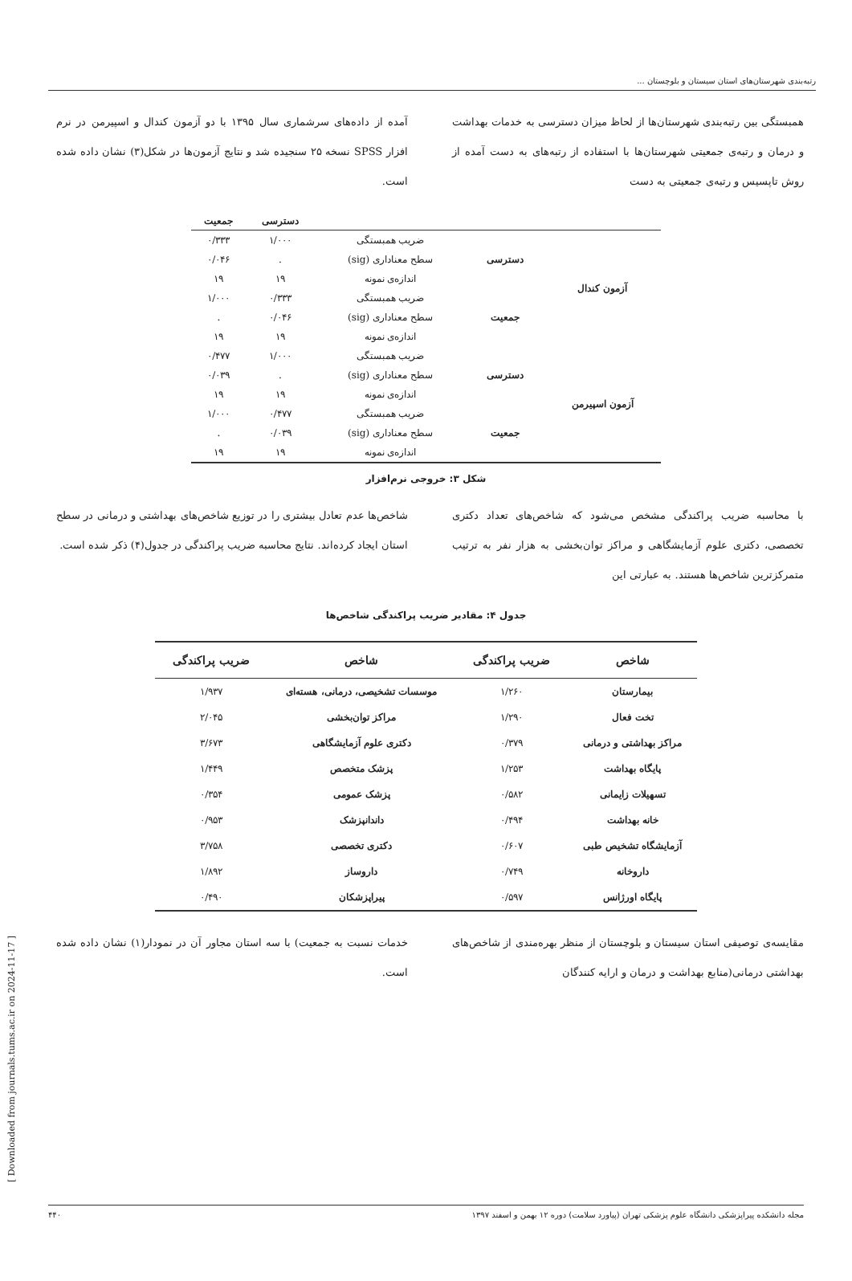رتبه‌بندی شهرستان‌های استان سیستان و بلوچستان ...
همبستگی بین رتبه‌بندی شهرستان‌ها از لحاظ میزان دسترسی به خدمات بهداشت و درمان و رتبه‌ی جمعیتی شهرستان‌ها با استفاده از رتبه‌های به دست آمده از روش تاپسیس و رتبه‌ی جمعیتی به دست
آمده از داده‌های سرشماری سال ۱۳۹۵ با دو آزمون کندال و اسپیرمن در نرم افزار SPSS نسخه ۲۵ سنجیده شد و نتایج آزمون‌ها در شکل(۳) نشان داده شده است.
| | | | دسترسی | جمعیت |
| --- | --- | --- | --- | --- |
| آزمون کندال | دسترسی | ضریب همبستگی | ۱/۰۰۰ | ۰/۳۳۳ |
| | | سطح معناداری (sig) | . | ۰/۰۴۶ |
| | | اندازه‌ی نمونه | ۱۹ | ۱۹ |
| | جمعیت | ضریب همبستگی | ۰/۳۳۳ | ۱/۰۰۰ |
| | | سطح معناداری (sig) | ۰/۰۴۶ | . |
| | | اندازه‌ی نمونه | ۱۹ | ۱۹ |
| آزمون اسپیرمن | دسترسی | ضریب همبستگی | ۱/۰۰۰ | ۰/۴۷۷ |
| | | سطح معناداری (sig) | . | ۰/۰۳۹ |
| | | اندازه‌ی نمونه | ۱۹ | ۱۹ |
| | جمعیت | ضریب همبستگی | ۰/۴۷۷ | ۱/۰۰۰ |
| | | سطح معناداری (sig) | ۰/۰۳۹ | . |
| | | اندازه‌ی نمونه | ۱۹ | ۱۹ |
شکل ۳: خروجی نرم‌افزار
با محاسبه ضریب پراکندگی مشخص می‌شود که شاخص‌های تعداد دکتری تخصصی، دکتری علوم آزمایشگاهی و مراکز توان‌بخشی به هزار نفر به ترتیب متمرکزترین شاخص‌ها هستند. به عبارتی این
شاخص‌ها عدم تعادل بیشتری را در توزیع شاخص‌های بهداشتی و درمانی در سطح استان ایجاد کرده‌اند. نتایج محاسبه ضریب پراکندگی در جدول(۴) ذکر شده است.
جدول ۴: مقادیر ضریب پراکندگی شاخص‌ها
| شاخص | ضریب پراکندگی | شاخص | ضریب پراکندگی |
| --- | --- | --- | --- |
| بیمارستان | ۱/۲۶۰ | موسسات تشخیصی، درمانی، هسته‌ای | ۱/۹۳۷ |
| تخت فعال | ۱/۲۹۰ | مراکز توان‌بخشی | ۲/۰۴۵ |
| مراکز بهداشتی و درمانی | ۰/۳۷۹ | دکتری علوم آزمایشگاهی | ۳/۶۷۳ |
| پایگاه بهداشت | ۱/۲۵۳ | پزشک متخصص | ۱/۴۴۹ |
| تسهیلات زایمانی | ۰/۵۸۲ | پزشک عمومی | ۰/۳۵۴ |
| خانه بهداشت | ۰/۴۹۴ | داندانپزشک | ۰/۹۵۳ |
| آزمایشگاه تشخیص طبی | ۰/۶۰۷ | دکتری تخصصی | ۳/۷۵۸ |
| داروخانه | ۰/۷۴۹ | داروساز | ۱/۸۹۲ |
| پایگاه اورژانس | ۰/۵۹۷ | پیراپزشکان | ۰/۴۹۰ |
مقایسه‌ی توصیفی استان سیستان و بلوچستان از منظر بهره‌مندی از شاخص‌های بهداشتی درمانی(منابع بهداشت و درمان و ارایه کنندگان
خدمات نسبت به جمعیت) با سه استان مجاور آن در نمودار(۱) نشان داده شده است.
مجله دانشکده پیراپزشکی دانشگاه علوم پزشکی تهران (پیاورد سلامت) دوره ۱۲ بهمن و اسفند ۱۳۹۷ ۴۴۰
[ Downloaded from journals.tums.ac.ir on 2024-11-17 ]